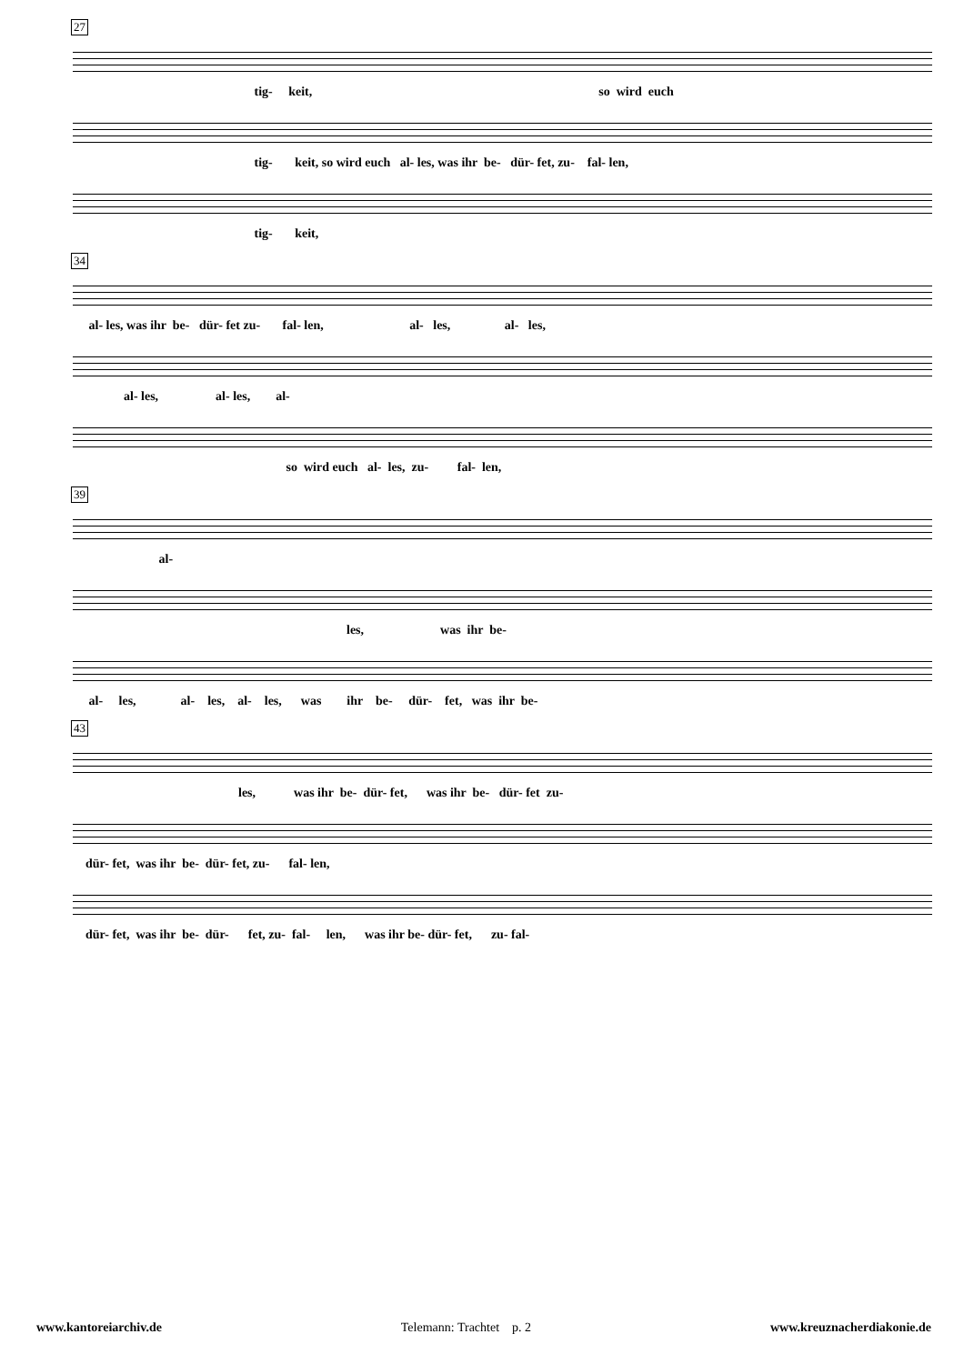27
tig- keit, so wird euch
tig- keit, so wird euch al- les, was ihr be- dür- fet, zu- fal- len,
tig- keit,
34
al- les, was ihr be- dür- fet zu- fal- len, al- les, al- les,
al- les, al- les, al-
so wird euch al- les, zu- fal- len,
39
al-
les, was ihr be-
al- les, al- les, al- les, was ihr be- dür- fet, was ihr be-
43
les, was ihr be- dür- fet, was ihr be- dür- fet zu-
dür- fet, was ihr be- dür- fet, zu- fal- len,
dür- fet, was ihr be- dür- fet, zu- fal- len, was ihr be- dür- fet, zu- fal-
www.kantoreiarchiv.de Telemann: Trachtet p. 2 www.kreuznacherdiakonie.de